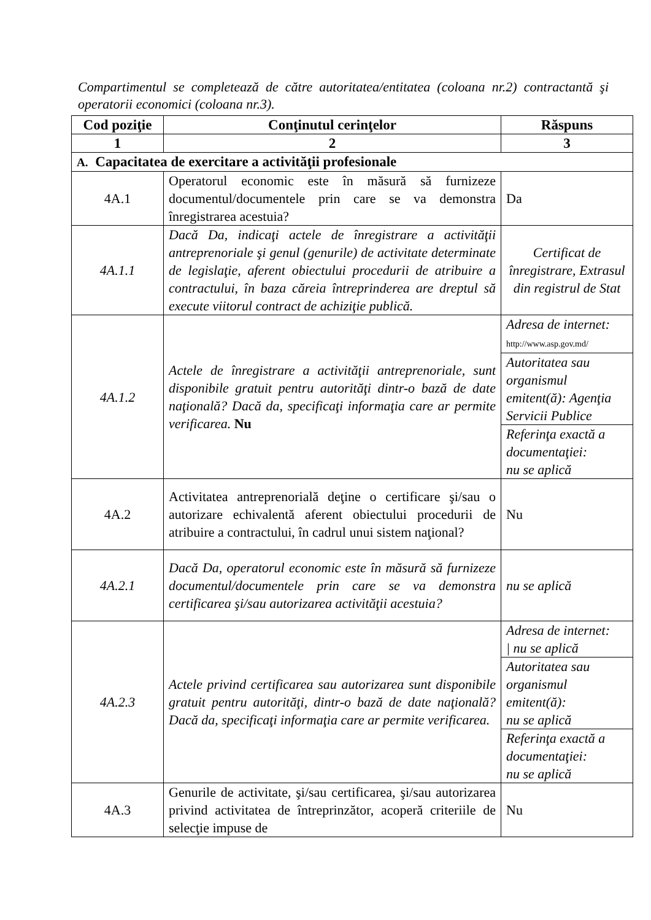Compartimentul se completează de către autoritatea/entitatea (coloana nr.2) contractantă şi operatorii economici (coloana nr.3).
| Cod poziţie | Conţinutul cerinţelor | Răspuns |
| --- | --- | --- |
| 1 | 2 | 3 |
| A. Capacitatea de exercitare a activităţii profesionale | | |
| 4A.1 | Operatorul economic este în măsură să furnizeze documentul/documentele prin care se va demonstra înregistrarea acestuia? | Da |
| 4A.1.1 | Dacă Da, indicaţi actele de înregistrare a activităţii antreprenoriale şi genul (genurile) de activitate determinate de legislaţie, aferent obiectului procedurii de atribuire a contractului, în baza căreia întreprinderea are dreptul să execute viitorul contract de achiziţie publică. | Certificat de înregistrare, Extrasul din registrul de Stat |
| 4A.1.2 | Actele de înregistrare a activităţii antreprenoriale, sunt disponibile gratuit pentru autorităţi dintr-o bază de date naţională? Dacă da, specificaţi informaţia care ar permite verificarea. Nu | Adresa de internet: http://www.asp.gov.md/ Autoritatea sau organismul emitent(ă): Agenţia Servicii Publice Referinţa exactă a documentaţiei: nu se aplică |
| 4A.2 | Activitatea antreprenorială deţine o certificare şi/sau o autorizare echivalentă aferent obiectului procedurii de atribuire a contractului, în cadrul unui sistem naţional? | Nu |
| 4A.2.1 | Dacă Da, operatorul economic este în măsură să furnizeze documentul/documentele prin care se va demonstra certificarea şi/sau autorizarea activităţii acestuia? | nu se aplică |
| 4A.2.3 | Actele privind certificarea sau autorizarea sunt disponibile gratuit pentru autorităţi, dintr-o bază de date naţională? Dacă da, specificaţi informaţia care ar permite verificarea. | Adresa de internet: / nu se aplică Autoritatea sau organismul emitent(ă): nu se aplică Referinţa exactă a documentaţiei: nu se aplică |
| 4A.3 | Genurile de activitate, şi/sau certificarea, şi/sau autorizarea privind activitatea de întreprinzător, acoperă criteriile de selecţie impuse de | Nu |